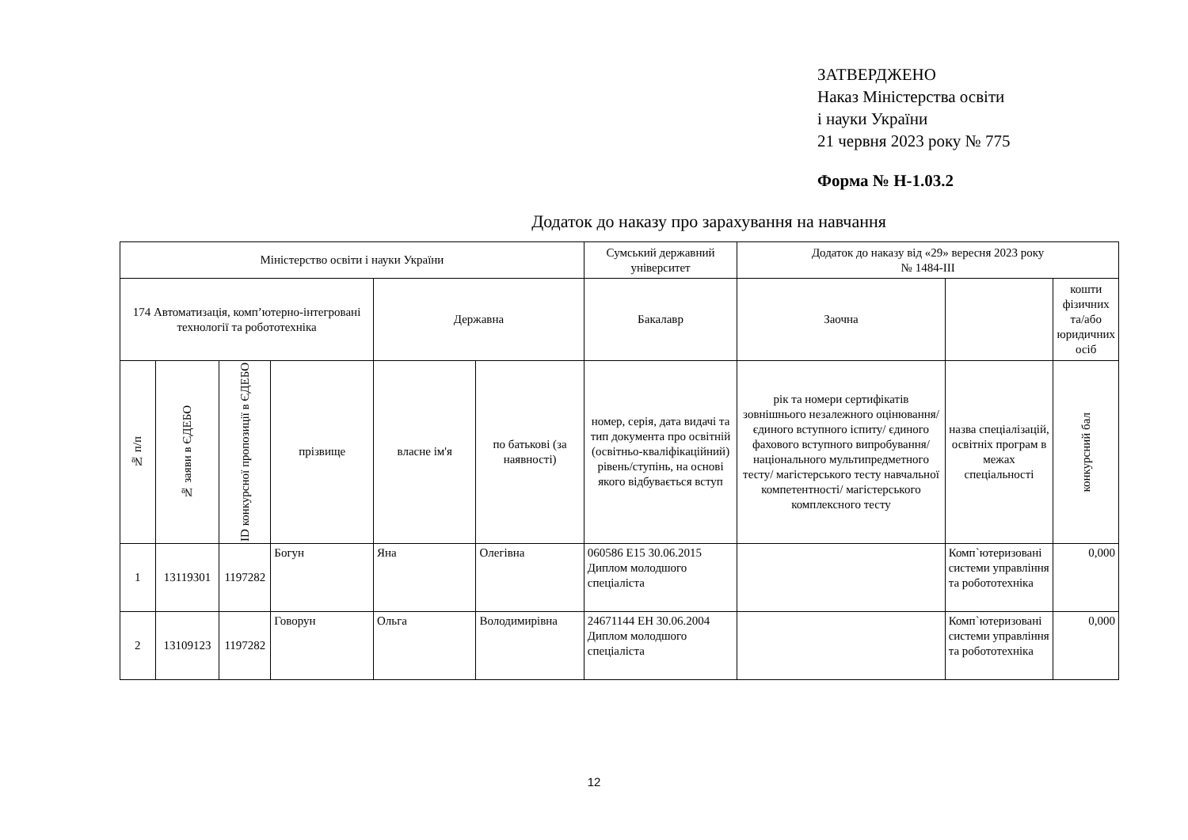ЗАТВЕРДЖЕНО
Наказ Міністерства освіти
і науки України
21 червня 2023 року № 775
Форма № Н-1.03.2
Додаток до наказу про зарахування на навчання
| Міністерство освіти і науки України | | | | | | Сумський державний університет | Додаток до наказу від «29» вересня 2023 року № 1484-ІІІ | | |
| --- | --- | --- | --- | --- | --- | --- | --- | --- | --- |
| 174 Автоматизація, комп’ютерно-інтегровані технології та робототехніка | | | | Державна | | Бакалавр | Заочна | | кошти фізичних та/або юридичних осіб |
| № п/п | № заяви в ЄДЕБО | ID конкурсної пропозиції в ЄДЕБО | прізвище | власне ім'я | по батькові (за наявності) | номер, серія, дата видачі та тип документа про освітній (освітньо-кваліфікаційний) рівень/ступінь, на основі якого відбувається вступ | рік та номери сертифікатів зовнішнього незалежного оцінювання/ єдиного вступного іспиту/ єдиного фахового вступного випробування/ національного мультипредметного тесту/ магістерського тесту навчальної компетентності/ магістерського комплексного тесту | назва спеціалізацій, освітніх програм в межах спеціальності | конкурсний бал |
| 1 | 13119301 | 1197282 | Богун | Яна | Олегівна | 060586 E15 30.06.2015 Диплом молодшого спеціаліста | | Комп`ютеризовані системи управління та робототехніка | 0,000 |
| 2 | 13109123 | 1197282 | Говорун | Ольга | Володимирівна | 24671144 EH 30.06.2004 Диплом молодшого спеціаліста | | Комп`ютеризовані системи управління та робототехніка | 0,000 |
12